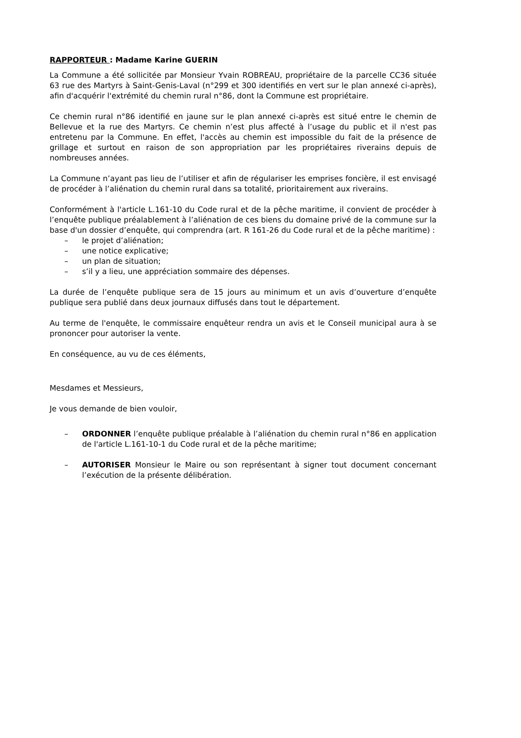RAPPORTEUR : Madame Karine GUERIN
La Commune a été sollicitée par Monsieur Yvain ROBREAU, propriétaire de la parcelle CC36 située 63 rue des Martyrs à Saint-Genis-Laval (n°299 et 300 identifiés en vert sur le plan annexé ci-après), afin d'acquérir l'extrémité du chemin rural n°86, dont la Commune est propriétaire.
Ce chemin rural n°86 identifié en jaune sur le plan annexé ci-après est situé entre le chemin de Bellevue et la rue des Martyrs. Ce chemin n’est plus affecté à l’usage du public et il n'est pas entretenu par la Commune. En effet, l'accès au chemin est impossible du fait de la présence de grillage et surtout en raison de son appropriation par les propriétaires riverains depuis de nombreuses années.
La Commune n’ayant pas lieu de l’utiliser et afin de régulariser les emprises foncière, il est envisagé de procéder à l’aliénation du chemin rural dans sa totalité, prioritairement aux riverains.
Conformément à l'article L.161-10 du Code rural et de la pêche maritime, il convient de procéder à l’enquête publique préalablement à l’aliénation de ces biens du domaine privé de la commune sur la base d'un dossier d’enquête, qui comprendra (art. R 161-26 du Code rural et de la pêche maritime) :
– le projet d’aliénation;
– une notice explicative;
– un plan de situation;
– s’il y a lieu, une appréciation sommaire des dépenses.
La durée de l’enquête publique sera de 15 jours au minimum et un avis d’ouverture d’enquête publique sera publié dans deux journaux diffusés dans tout le département.
Au terme de l'enquête, le commissaire enquêteur rendra un avis et le Conseil municipal aura à se prononcer pour autoriser la vente.
En conséquence, au vu de ces éléments,
Mesdames et Messieurs,
Je vous demande de bien vouloir,
– ORDONNER l’enquête publique préalable à l’aliénation du chemin rural n°86 en application de l'article L.161-10-1 du Code rural et de la pêche maritime;
– AUTORISER Monsieur le Maire ou son représentant à signer tout document concernant l’exécution de la présente délibération.